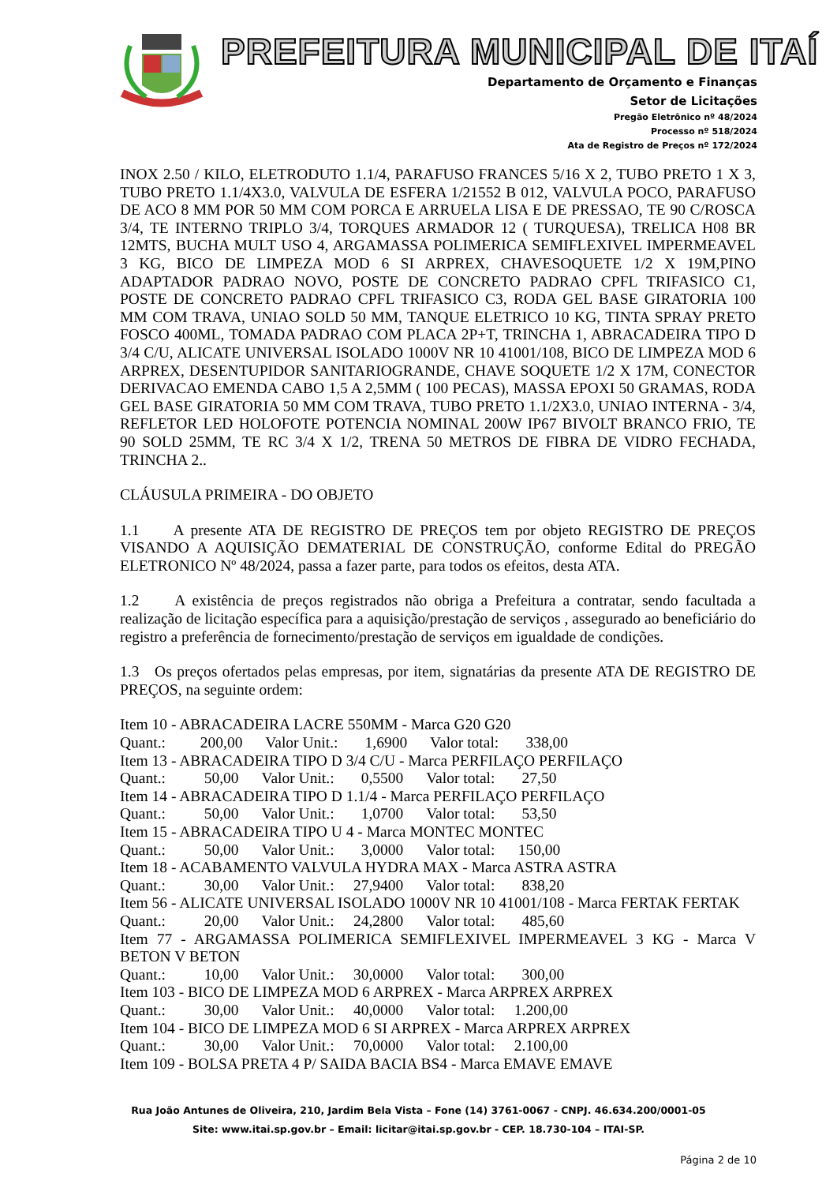PREFEITURA MUNICIPAL DE ITAÍ
Departamento de Orçamento e Finanças
Setor de Licitações
Pregão Eletrônico nº 48/2024
Processo nº 518/2024
Ata de Registro de Preços nº 172/2024
INOX 2.50 / KILO, ELETRODUTO 1.1/4, PARAFUSO FRANCES 5/16 X 2, TUBO PRETO 1 X 3, TUBO PRETO 1.1/4X3.0, VALVULA DE ESFERA 1/21552 B 012, VALVULA POCO, PARAFUSO DE ACO 8 MM POR 50 MM COM PORCA E ARRUELA LISA E DE PRESSAO, TE 90 C/ROSCA 3/4, TE INTERNO TRIPLO 3/4, TORQUES ARMADOR 12 ( TURQUESA), TRELICA H08 BR 12MTS, BUCHA MULT USO 4, ARGAMASSA POLIMERICA SEMIFLEXIVEL IMPERMEAVEL 3 KG, BICO DE LIMPEZA MOD 6 SI ARPREX, CHAVESOQUETE 1/2 X 19M,PINO ADAPTADOR PADRAO NOVO, POSTE DE CONCRETO PADRAO CPFL TRIFASICO C1, POSTE DE CONCRETO PADRAO CPFL TRIFASICO C3, RODA GEL BASE GIRATORIA 100 MM COM TRAVA, UNIAO SOLD 50 MM, TANQUE ELETRICO 10 KG, TINTA SPRAY PRETO FOSCO 400ML, TOMADA PADRAO COM PLACA 2P+T, TRINCHA 1, ABRACADEIRA TIPO D 3/4 C/U, ALICATE UNIVERSAL ISOLADO 1000V NR 10 41001/108, BICO DE LIMPEZA MOD 6 ARPREX, DESENTUPIDOR SANITARIOGRANDE, CHAVE SOQUETE 1/2 X 17M, CONECTOR DERIVACAO EMENDA CABO 1,5 A 2,5MM ( 100 PECAS), MASSA EPOXI 50 GRAMAS, RODA GEL BASE GIRATORIA 50 MM COM TRAVA, TUBO PRETO 1.1/2X3.0, UNIAO INTERNA - 3/4, REFLETOR LED HOLOFOTE POTENCIA NOMINAL 200W IP67 BIVOLT BRANCO FRIO, TE 90 SOLD 25MM, TE RC 3/4 X 1/2, TRENA 50 METROS DE FIBRA DE VIDRO FECHADA, TRINCHA 2..
CLÁUSULA PRIMEIRA - DO OBJETO
1.1 A presente ATA DE REGISTRO DE PREÇOS tem por objeto REGISTRO DE PREÇOS VISANDO A AQUISIÇÃO DEMATERIAL DE CONSTRUÇÃO, conforme Edital do PREGÃO ELETRONICO Nº 48/2024, passa a fazer parte, para todos os efeitos, desta ATA.
1.2 A existência de preços registrados não obriga a Prefeitura a contratar, sendo facultada a realização de licitação específica para a aquisição/prestação de serviços , assegurado ao beneficiário do registro a preferência de fornecimento/prestação de serviços em igualdade de condições.
1.3 Os preços ofertados pelas empresas, por item, signatárias da presente ATA DE REGISTRO DE PREÇOS, na seguinte ordem:
Item 10 - ABRACADEIRA LACRE 550MM - Marca G20 G20
Quant.: 200,00 Valor Unit.: 1,6900 Valor total: 338,00
Item 13 - ABRACADEIRA TIPO D 3/4 C/U - Marca PERFILAÇO PERFILAÇO
Quant.: 50,00 Valor Unit.: 0,5500 Valor total: 27,50
Item 14 - ABRACADEIRA TIPO D 1.1/4 - Marca PERFILAÇO PERFILAÇO
Quant.: 50,00 Valor Unit.: 1,0700 Valor total: 53,50
Item 15 - ABRACADEIRA TIPO U 4 - Marca MONTEC MONTEC
Quant.: 50,00 Valor Unit.: 3,0000 Valor total: 150,00
Item 18 - ACABAMENTO VALVULA HYDRA MAX - Marca ASTRA ASTRA
Quant.: 30,00 Valor Unit.: 27,9400 Valor total: 838,20
Item 56 - ALICATE UNIVERSAL ISOLADO 1000V NR 10 41001/108 - Marca FERTAK FERTAK
Quant.: 20,00 Valor Unit.: 24,2800 Valor total: 485,60
Item 77 - ARGAMASSA POLIMERICA SEMIFLEXIVEL IMPERMEAVEL 3 KG - Marca V BETON V BETON
Quant.: 10,00 Valor Unit.: 30,0000 Valor total: 300,00
Item 103 - BICO DE LIMPEZA MOD 6 ARPREX - Marca ARPREX ARPREX
Quant.: 30,00 Valor Unit.: 40,0000 Valor total: 1.200,00
Item 104 - BICO DE LIMPEZA MOD 6 SI ARPREX - Marca ARPREX ARPREX
Quant.: 30,00 Valor Unit.: 70,0000 Valor total: 2.100,00
Item 109 - BOLSA PRETA 4 P/ SAIDA BACIA BS4 - Marca EMAVE EMAVE
Rua João Antunes de Oliveira, 210, Jardim Bela Vista – Fone (14) 3761-0067 - CNPJ. 46.634.200/0001-05
Site: www.itai.sp.gov.br – Email: licitar@itai.sp.gov.br - CEP. 18.730-104 – ITAI-SP.
Página 2 de 10